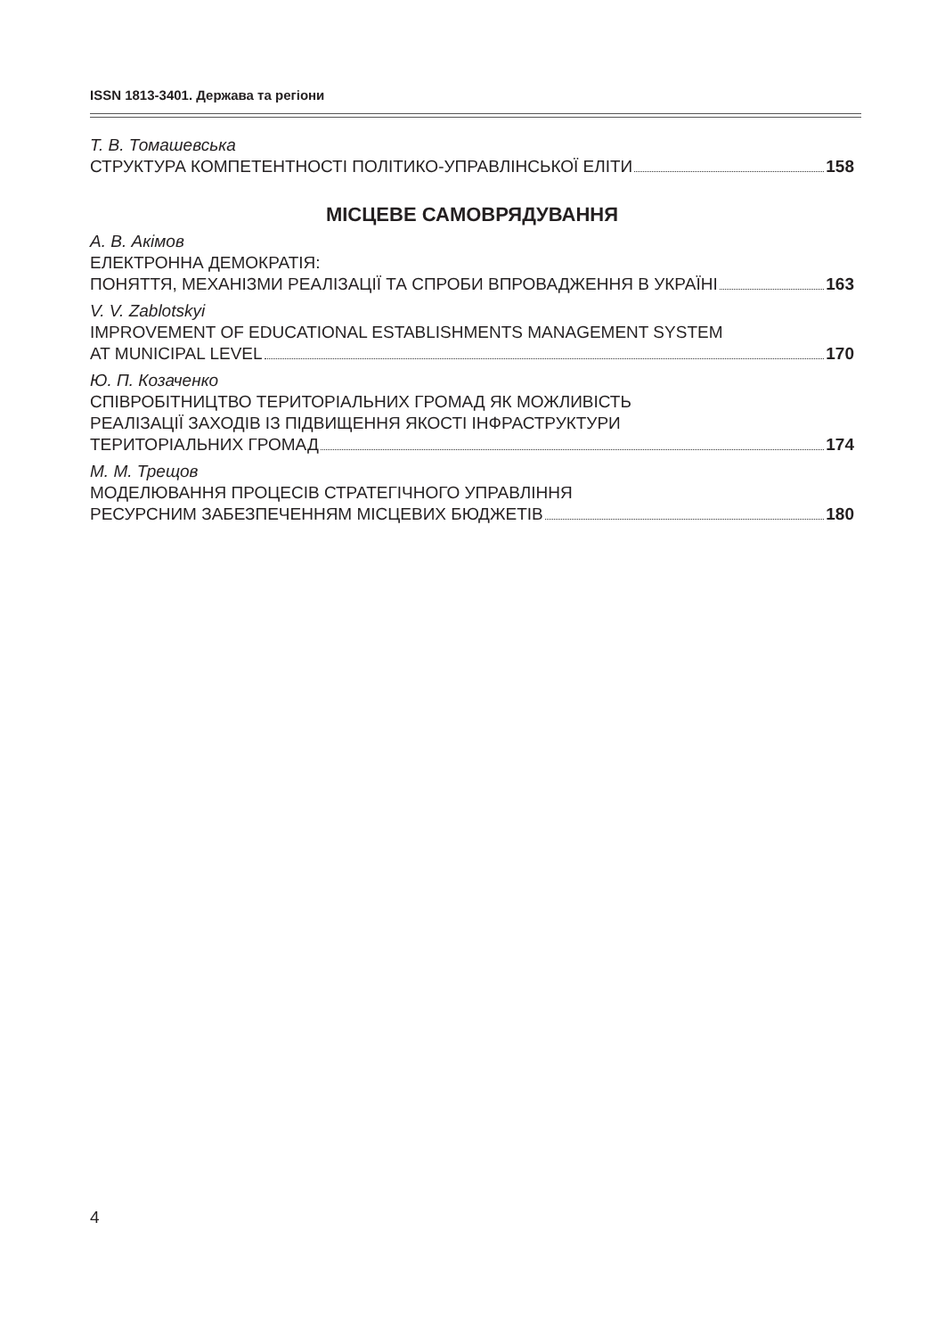ISSN 1813-3401. Держава та регіони
Т. В. Томашевська
СТРУКТУРА КОМПЕТЕНТНОСТІ ПОЛІТИКО-УПРАВЛІНСЬКОЇ ЕЛІТИ 158
МІСЦЕВЕ САМОВРЯДУВАННЯ
А. В. Акімов
ЕЛЕКТРОННА ДЕМОКРАТІЯ:
ПОНЯТТЯ, МЕХАНІЗМИ РЕАЛІЗАЦІЇ ТА СПРОБИ ВПРОВАДЖЕННЯ В УКРАЇНІ 163
V. V. Zablotskyi
IMPROVEMENT OF EDUCATIONAL ESTABLISHMENTS MANAGEMENT SYSTEM
AT MUNICIPAL LEVEL 170
Ю. П. Козаченко
СПІВРОБІТНИЦТВО ТЕРИТОРІАЛЬНИХ ГРОМАД ЯК МОЖЛИВІСТЬ
РЕАЛІЗАЦІЇ ЗАХОДІВ ІЗ ПІДВИЩЕННЯ ЯКОСТІ ІНФРАСТРУКТУРИ
ТЕРИТОРІАЛЬНИХ ГРОМАД 174
М. М. Трещов
МОДЕЛЮВАННЯ ПРОЦЕСІВ СТРАТЕГІЧНОГО УПРАВЛІННЯ
РЕСУРСНИМ ЗАБЕЗПЕЧЕННЯМ МІСЦЕВИХ БЮДЖЕТІВ 180
4